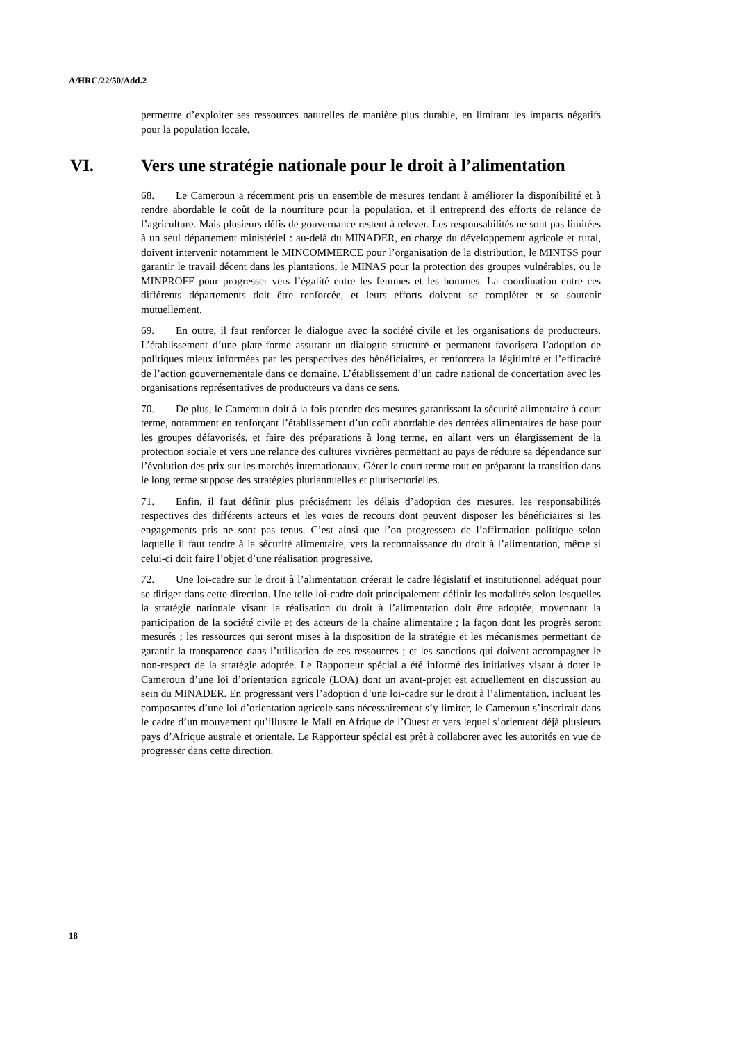A/HRC/22/50/Add.2
permettre d’exploiter ses ressources naturelles de manière plus durable, en limitant les impacts négatifs pour la population locale.
VI. Vers une stratégie nationale pour le droit à l’alimentation
68. Le Cameroun a récemment pris un ensemble de mesures tendant à améliorer la disponibilité et à rendre abordable le coût de la nourriture pour la population, et il entreprend des efforts de relance de l’agriculture. Mais plusieurs défis de gouvernance restent à relever. Les responsabilités ne sont pas limitées à un seul département ministériel : au-delà du MINADER, en charge du développement agricole et rural, doivent intervenir notamment le MINCOMMERCE pour l’organisation de la distribution, le MINTSS pour garantir le travail décent dans les plantations, le MINAS pour la protection des groupes vulnérables, ou le MINPROFF pour progresser vers l’égalité entre les femmes et les hommes. La coordination entre ces différents départements doit être renforcée, et leurs efforts doivent se compléter et se soutenir mutuellement.
69. En outre, il faut renforcer le dialogue avec la société civile et les organisations de producteurs. L’établissement d’une plate-forme assurant un dialogue structuré et permanent favorisera l’adoption de politiques mieux informées par les perspectives des bénéficiaires, et renforcera la légitimité et l’efficacité de l’action gouvernementale dans ce domaine. L’établissement d’un cadre national de concertation avec les organisations représentatives de producteurs va dans ce sens.
70. De plus, le Cameroun doit à la fois prendre des mesures garantissant la sécurité alimentaire à court terme, notamment en renforçant l’établissement d’un coût abordable des denrées alimentaires de base pour les groupes défavorisés, et faire des préparations à long terme, en allant vers un élargissement de la protection sociale et vers une relance des cultures vivrières permettant au pays de réduire sa dépendance sur l’évolution des prix sur les marchés internationaux. Gérer le court terme tout en préparant la transition dans le long terme suppose des stratégies pluriannuelles et plurisectorielles.
71. Enfin, il faut définir plus précisément les délais d’adoption des mesures, les responsabilités respectives des différents acteurs et les voies de recours dont peuvent disposer les bénéficiaires si les engagements pris ne sont pas tenus. C’est ainsi que l’on progressera de l’affirmation politique selon laquelle il faut tendre à la sécurité alimentaire, vers la reconnaissance du droit à l’alimentation, même si celui-ci doit faire l’objet d’une réalisation progressive.
72. Une loi-cadre sur le droit à l’alimentation créerait le cadre législatif et institutionnel adéquat pour se diriger dans cette direction. Une telle loi-cadre doit principalement définir les modalités selon lesquelles la stratégie nationale visant la réalisation du droit à l’alimentation doit être adoptée, moyennant la participation de la société civile et des acteurs de la chaîne alimentaire ; la façon dont les progrès seront mesurés ; les ressources qui seront mises à la disposition de la stratégie et les mécanismes permettant de garantir la transparence dans l’utilisation de ces ressources ; et les sanctions qui doivent accompagner le non-respect de la stratégie adoptée. Le Rapporteur spécial a été informé des initiatives visant à doter le Cameroun d’une loi d’orientation agricole (LOA) dont un avant-projet est actuellement en discussion au sein du MINADER. En progressant vers l’adoption d’une loi-cadre sur le droit à l’alimentation, incluant les composantes d’une loi d’orientation agricole sans nécessairement s’y limiter, le Cameroun s’inscrirait dans le cadre d’un mouvement qu’illustre le Mali en Afrique de l’Ouest et vers lequel s’orientent déjà plusieurs pays d’Afrique australe et orientale. Le Rapporteur spécial est prêt à collaborer avec les autorités en vue de progresser dans cette direction.
18